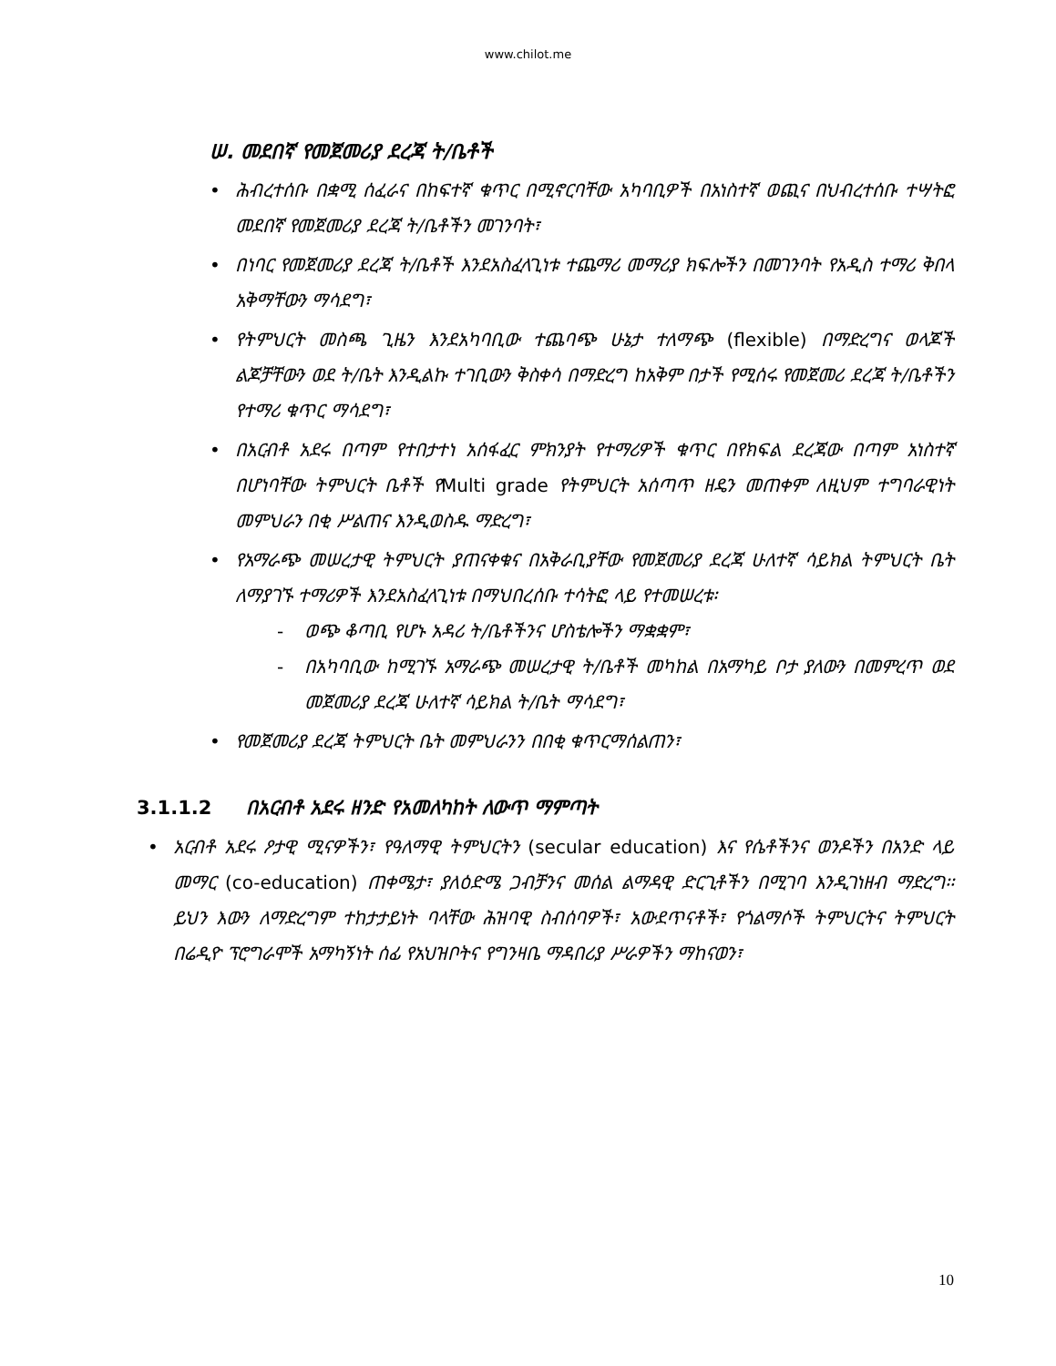www.chilot.me
ሠ. መደበኛ የመጀመሪያ ደረጃ ት/ቤቶች
ሕብረተሰቡ በቋሚ ሰፈራና በከፍተኛ ቁጥር በሚኖርባቸው አካባቢዎች በአነስተኛ ወጪና በህብረተሰቡ ተሣትፎ መደበኛ የመጀመሪያ ደረጃ ት/ቤቶችን መገንባት፣
በነባር የመጀመሪያ ደረጃ ት/ቤቶች እንደአስፈላጊነቱ ተጨማሪ መማሪያ ክፍሎችን በመገንባት የአዲስ ተማሪ ቅበላ አቅማቸውን ማሳደግ፣
የትምህርት መስጫ ጊዜን እንደአካባቢው ተጨባጭ ሁኔታ ተለማጭ (flexible) በማድረግና ወላጆች ልጆቻቸውን ወደ ት/ቤት እንዲልኩ ተገቢውን ቅስቀሳ በማድረግ ከአቅም በታች የሚሰሩ የመጀመሪ ደረጃ ት/ቤቶችን የተማሪ ቁጥር ማሳደግ፣
በአርብቶ አደሩ በጣም የተበታተነ አሰፋፈር ምክንያት የተማሪዎች ቁጥር በየክፍል ደረጃው በጣም አነስተኛ በሆነባቸው ትምህርት ቤቶች የMulti grade የትምህርት አሰጣጥ ዘዴን መጠቀም ለዚህም ተግባራዊነት መምህራን በቂ ሥልጠና እንዲወስዱ ማድረግ፣
የአማራጭ መሠረታዊ ትምህርት ያጠናቀቁና በአቅራቢያቸው የመጀመሪያ ደረጃ ሁለተኛ ሳይክል ትምህርት ቤት ለማያገኙ ተማሪዎች እንደአስፈላጊነቱ በማህበረሰቡ ተሳትፎ ላይ የተመሠረቱ፡
- ወጭ ቆጣቢ የሆኑ አዳሪ ት/ቤቶችንና ሆስቴሎችን ማቋቋም፣
- በአካባቢው ከሚገኙ አማራጭ መሠረታዊ ት/ቤቶች መካከል በአማካይ ቦታ ያለውን በመምረጥ ወደ መጀመሪያ ደረጃ ሁለተኛ ሳይክል ት/ቤት ማሳደግ፣
የመጀመሪያ ደረጃ ትምህርት ቤት መምህራንን በበቂ ቁጥርማሰልጠን፣
3.1.1.2 በአርብቶ አደሩ ዘንድ የአመለካከት ለውጥ ማምጣት
አርብቶ አደሩ ዖታዊ ሚናዎችን፣ የዓለማዊ ትምህርትን (secular education) እና የሴቶችንና ወንዶችን በአንድ ላይ መማር (co-education) ጠቀሜታ፣ ያለዕድሜ ጋብቻንና መሰል ልማዳዊ ድርጊቶችን በሚገባ እንዲገነዘብ ማድረግ፡፡ ይህን እውን ለማድረግም ተከታታይነት ባላቸው ሕዝባዊ ስብሰባዎች፣ አውደጥናቶች፣ የጎልማሶች ትምህርትና ትምህርት በሬዲዮ ፕሮግራሞች አማካኝነት ሰፊ የአህዝቦትና የግንዛቤ ማዳበሪያ ሥራዎችን ማከናወን፣
10